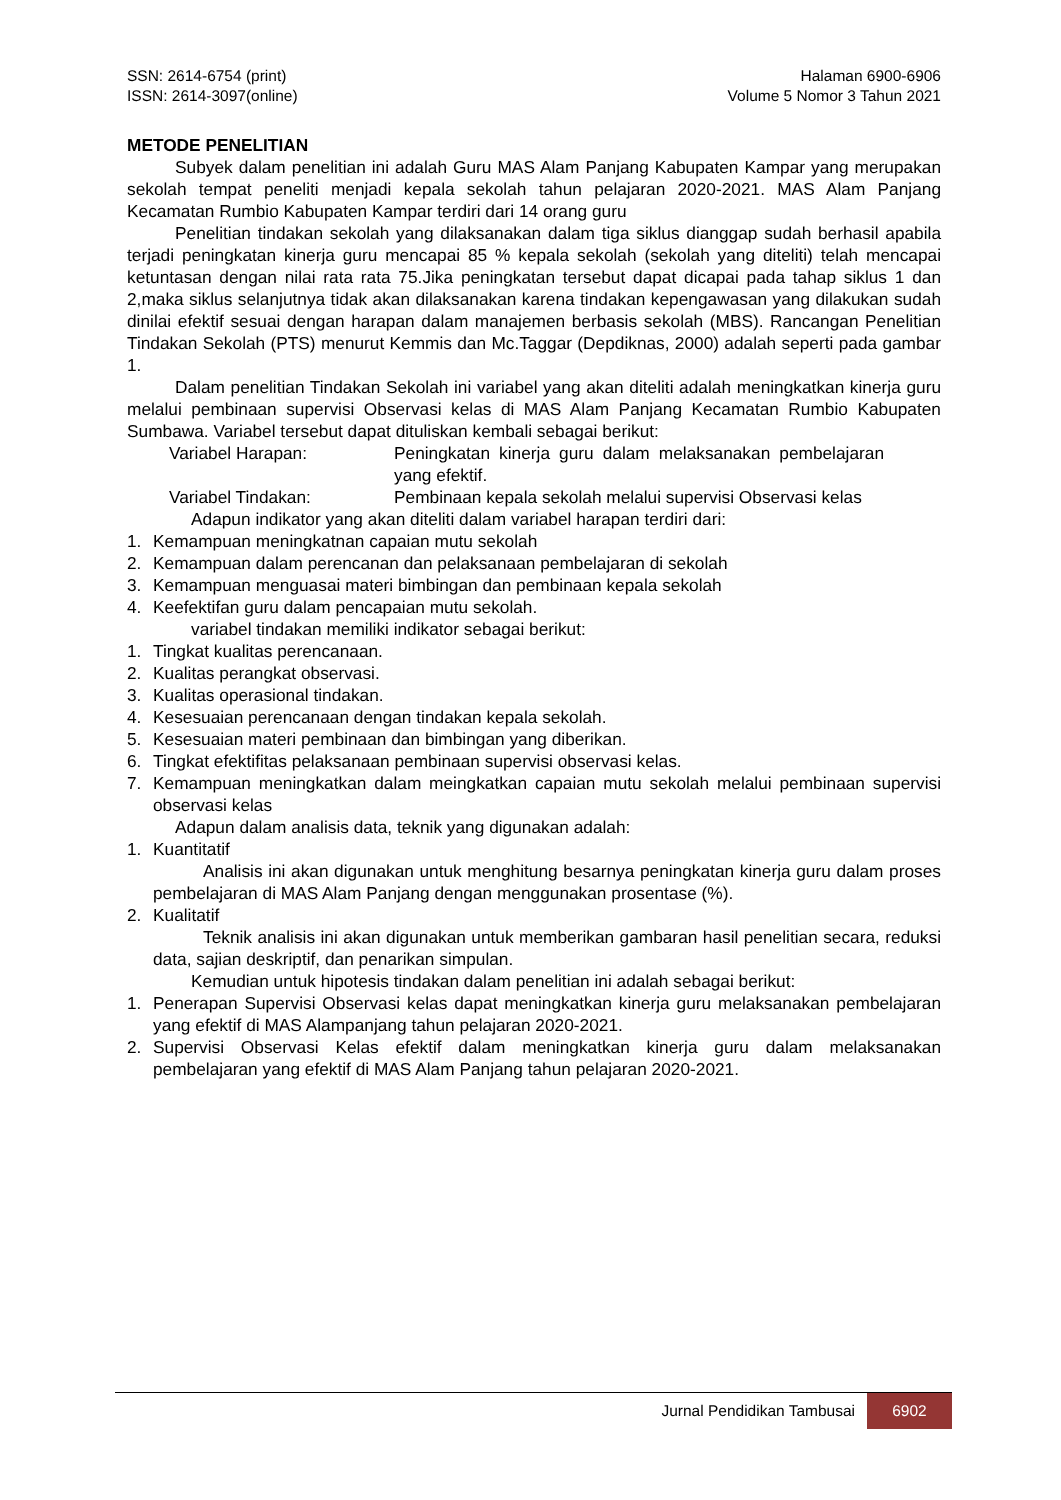SSN: 2614-6754 (print)
ISSN: 2614-3097(online) Halaman 6900-6906
Volume 5 Nomor 3 Tahun 2021
METODE PENELITIAN
Subyek dalam penelitian ini adalah Guru MAS Alam Panjang Kabupaten Kampar yang merupakan sekolah tempat peneliti menjadi kepala sekolah tahun pelajaran 2020-2021. MAS Alam Panjang Kecamatan Rumbio Kabupaten Kampar terdiri dari 14 orang guru
Penelitian tindakan sekolah yang dilaksanakan dalam tiga siklus dianggap sudah berhasil apabila terjadi peningkatan kinerja guru mencapai 85 % kepala sekolah (sekolah yang diteliti) telah mencapai ketuntasan dengan nilai rata rata 75.Jika peningkatan tersebut dapat dicapai pada tahap siklus 1 dan 2,maka siklus selanjutnya tidak akan dilaksanakan karena tindakan kepengawasan yang dilakukan sudah dinilai efektif sesuai dengan harapan dalam manajemen berbasis sekolah (MBS). Rancangan Penelitian Tindakan Sekolah (PTS) menurut Kemmis dan Mc.Taggar (Depdiknas, 2000) adalah seperti pada gambar 1.
Dalam penelitian Tindakan Sekolah ini variabel yang akan diteliti adalah meningkatkan kinerja guru melalui pembinaan supervisi Observasi kelas di MAS Alam Panjang Kecamatan Rumbio Kabupaten Sumbawa. Variabel tersebut dapat dituliskan kembali sebagai berikut:
Variabel Harapan: Peningkatan kinerja guru dalam melaksanakan pembelajaran yang efektif.
Variabel Tindakan: Pembinaan kepala sekolah melalui supervisi Observasi kelas
Adapun indikator yang akan diteliti dalam variabel harapan terdiri dari:
1. Kemampuan meningkatnan capaian mutu sekolah
2. Kemampuan dalam perencanan dan pelaksanaan pembelajaran di sekolah
3. Kemampuan menguasai materi bimbingan dan pembinaan kepala sekolah
4. Keefektifan guru dalam pencapaian mutu sekolah.
variabel tindakan memiliki indikator sebagai berikut:
1. Tingkat kualitas perencanaan.
2. Kualitas perangkat observasi.
3. Kualitas operasional tindakan.
4. Kesesuaian perencanaan dengan tindakan kepala sekolah.
5. Kesesuaian materi pembinaan dan bimbingan yang diberikan.
6. Tingkat efektifitas pelaksanaan pembinaan supervisi observasi kelas.
7. Kemampuan meningkatkan dalam meingkatkan capaian mutu sekolah melalui pembinaan supervisi observasi kelas
Adapun dalam analisis data, teknik yang digunakan adalah:
1. Kuantitatif
Analisis ini akan digunakan untuk menghitung besarnya peningkatan kinerja guru dalam proses pembelajaran di MAS Alam Panjang dengan menggunakan prosentase (%).
2. Kualitatif
Teknik analisis ini akan digunakan untuk memberikan gambaran hasil penelitian secara, reduksi data, sajian deskriptif, dan penarikan simpulan.
Kemudian untuk hipotesis tindakan dalam penelitian ini adalah sebagai berikut:
1. Penerapan Supervisi Observasi kelas dapat meningkatkan kinerja guru melaksanakan pembelajaran yang efektif di MAS Alampanjang tahun pelajaran 2020-2021.
2. Supervisi Observasi Kelas efektif dalam meningkatkan kinerja guru dalam melaksanakan pembelajaran yang efektif di MAS Alam Panjang tahun pelajaran 2020-2021.
Jurnal Pendidikan Tambusai 6902